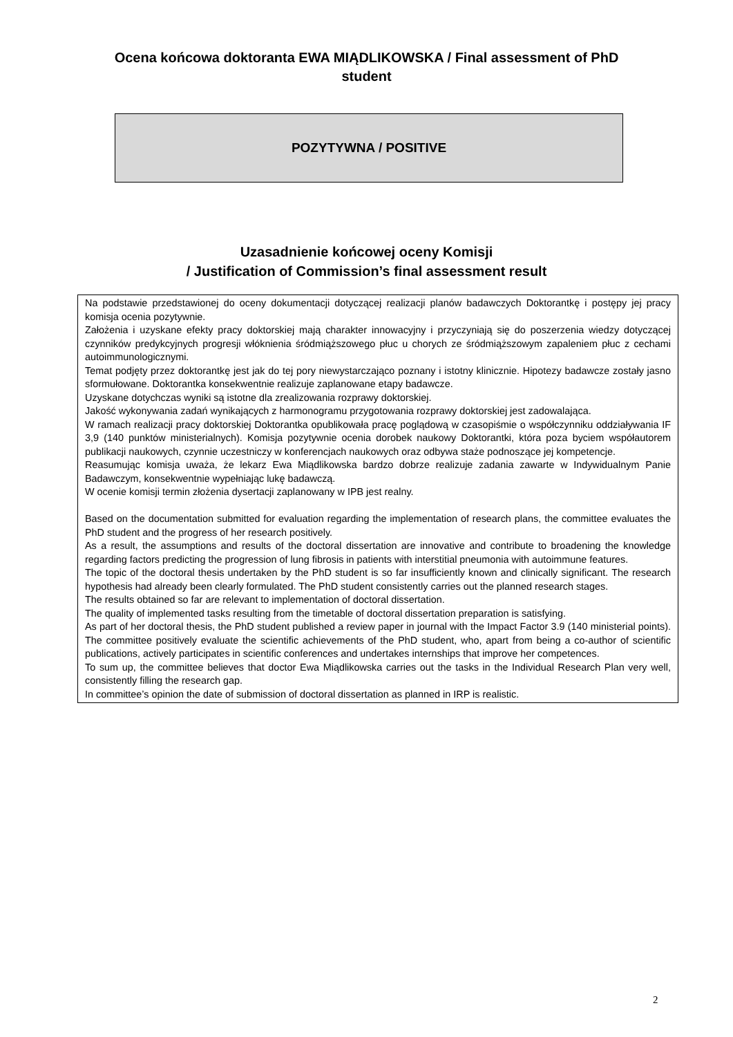Ocena końcowa doktoranta EWA MIĄDLIKOWSKA / Final assessment of PhD student
POZYTYWNA / POSITIVE
Uzasadnienie końcowej oceny Komisji
/ Justification of Commission’s final assessment result
Na podstawie przedstawionej do oceny dokumentacji dotyczącej realizacji planów badawczych Doktorantkę i postępy jej pracy komisja ocenia pozytywnie.
Założenia i uzyskane efekty pracy doktorskiej mają charakter innowacyjny i przyczyniają się do poszerzenia wiedzy dotyczącej czynników predykcyjnych progresji włóknienia śródmiąższowego płuc u chorych ze śródmiąższowym zapaleniem płuc z cechami autoimmunologicznymi.
Temat podjęty przez doktorantkę jest jak do tej pory niewystarczająco poznany i istotny klinicznie. Hipotezy badawcze zostały jasno sformułowane. Doktorantka konsekwentnie realizuje zaplanowane etapy badawcze.
Uzyskane dotychczas wyniki są istotne dla zrealizowania rozprawy doktorskiej.
Jakość wykonywania zadań wynikających z harmonogramu przygotowania rozprawy doktorskiej jest zadowalająca.
W ramach realizacji pracy doktorskiej Doktorantka opublikowała pracę poglądową w czasopiśmie o współczynniku oddziaływania IF 3,9 (140 punktów ministerialnych). Komisja pozytywnie ocenia dorobek naukowy Doktorantki, która poza byciem współautorem publikacji naukowych, czynnie uczestniczy w konferencjach naukowych oraz odbywa staże podnoszące jej kompetencje.
Reasumując komisja uważa, że lekarz Ewa Miądlikowska bardzo dobrze realizuje zadania zawarte w Indywidualnym Panie Badawczym, konsekwentnie wypełniając lukę badawczą.
W ocenie komisji termin złożenia dysertacji zaplanowany w IPB jest realny.
Based on the documentation submitted for evaluation regarding the implementation of research plans, the committee evaluates the PhD student and the progress of her research positively.
As a result, the assumptions and results of the doctoral dissertation are innovative and contribute to broadening the knowledge regarding factors predicting the progression of lung fibrosis in patients with interstitial pneumonia with autoimmune features.
The topic of the doctoral thesis undertaken by the PhD student is so far insufficiently known and clinically significant. The research hypothesis had already been clearly formulated. The PhD student consistently carries out the planned research stages.
The results obtained so far are relevant to implementation of doctoral dissertation.
The quality of implemented tasks resulting from the timetable of doctoral dissertation preparation is satisfying.
As part of her doctoral thesis, the PhD student published a review paper in journal with the Impact Factor 3.9 (140 ministerial points). The committee positively evaluate the scientific achievements of the PhD student, who, apart from being a co-author of scientific publications, actively participates in scientific conferences and undertakes internships that improve her competences.
To sum up, the committee believes that doctor Ewa Miądlikowska carries out the tasks in the Individual Research Plan very well, consistently filling the research gap.
In committee’s opinion the date of submission of doctoral dissertation as planned in IRP is realistic.
2